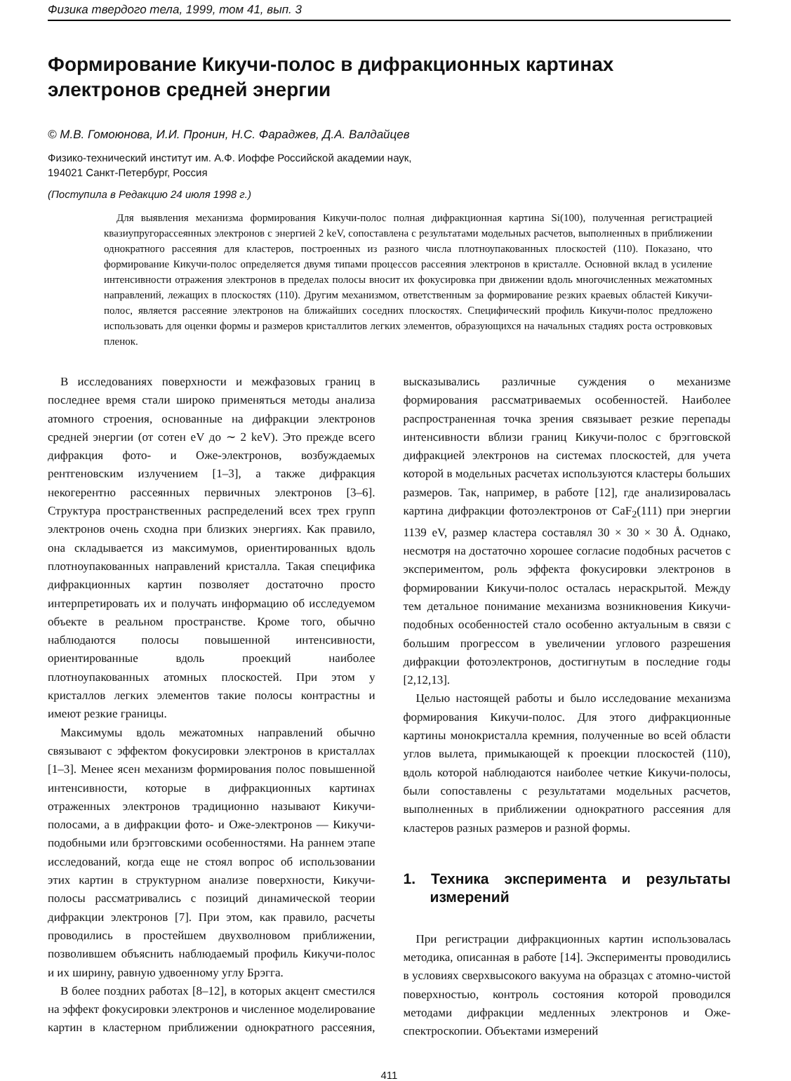Физика твердого тела, 1999, том 41, вып. 3
Формирование Кикучи-полос в дифракционных картинах электронов средней энергии
© М.В. Гомоюнова, И.И. Пронин, Н.С. Фараджев, Д.А. Валдайцев
Физико-технический институт им. А.Ф. Иоффе Российской академии наук,
194021 Санкт-Петербург, Россия
(Поступила в Редакцию 24 июля 1998 г.)
Для выявления механизма формирования Кикучи-полос полная дифракционная картина Si(100), полученная регистрацией квазиупругорассеянных электронов с энергией 2 keV, сопоставлена с результатами модельных расчетов, выполненных в приближении однократного рассеяния для кластеров, построенных из разного числа плотноупакованных плоскостей (110). Показано, что формирование Кикучи-полос определяется двумя типами процессов рассеяния электронов в кристалле. Основной вклад в усиление интенсивности отражения электронов в пределах полосы вносит их фокусировка при движении вдоль многочисленных межатомных направлений, лежащих в плоскостях (110). Другим механизмом, ответственным за формирование резких краевых областей Кикучи-полос, является рассеяние электронов на ближайших соседних плоскостях. Специфический профиль Кикучи-полос предложено использовать для оценки формы и размеров кристаллитов легких элементов, образующихся на начальных стадиях роста островковых пленок.
В исследованиях поверхности и межфазовых границ в последнее время стали широко применяться методы анализа атомного строения, основанные на дифракции электронов средней энергии (от сотен eV до ∼ 2 keV). Это прежде всего дифракция фото- и Оже-электронов, возбуждаемых рентгеновским излучением [1–3], а также дифракция некогерентно рассеянных первичных электронов [3–6]. Структура пространственных распределений всех трех групп электронов очень сходна при близких энергиях. Как правило, она складывается из максимумов, ориентированных вдоль плотноупакованных направлений кристалла. Такая специфика дифракционных картин позволяет достаточно просто интерпретировать их и получать информацию об исследуемом объекте в реальном пространстве. Кроме того, обычно наблюдаются полосы повышенной интенсивности, ориентированные вдоль проекций наиболее плотноупакованных атомных плоскостей. При этом у кристаллов легких элементов такие полосы контрастны и имеют резкие границы.
Максимумы вдоль межатомных направлений обычно связывают с эффектом фокусировки электронов в кристаллах [1–3]. Менее ясен механизм формирования полос повышенной интенсивности, которые в дифракционных картинах отраженных электронов традиционно называют Кикучи-полосами, а в дифракции фото- и Оже-электронов — Кикучи-подобными или брэгговскими особенностями. На раннем этапе исследований, когда еще не стоял вопрос об использовании этих картин в структурном анализе поверхности, Кикучи-полосы рассматривались с позиций динамической теории дифракции электронов [7]. При этом, как правило, расчеты проводились в простейшем двухволновом приближении, позволившем объяснить наблюдаемый профиль Кикучи-полос и их ширину, равную удвоенному углу Брэгга.
В более поздних работах [8–12], в которых акцент сместился на эффект фокусировки электронов и численное моделирование картин в кластерном приближении однократного рассеяния, высказывались различные суждения о механизме формирования рассматриваемых особенностей. Наиболее распространенная точка зрения связывает резкие перепады интенсивности вблизи границ Кикучи-полос с брэгговской дифракцией электронов на системах плоскостей, для учета которой в модельных расчетах используются кластеры больших размеров. Так, например, в работе [12], где анализировалась картина дифракции фотоэлектронов от CaF<sub>2</sub>(111) при энергии 1139 eV, размер кластера составлял 30 × 30 × 30 Å. Однако, несмотря на достаточно хорошее согласие подобных расчетов с экспериментом, роль эффекта фокусировки электронов в формировании Кикучи-полос осталась нераскрытой. Между тем детальное понимание механизма возникновения Кикучи-подобных особенностей стало особенно актуальным в связи с большим прогрессом в увеличении углового разрешения дифракции фотоэлектронов, достигнутым в последние годы [2,12,13].
Целью настоящей работы и было исследование механизма формирования Кикучи-полос. Для этого дифракционные картины монокристалла кремния, полученные во всей области углов вылета, примыкающей к проекции плоскостей (110), вдоль которой наблюдаются наиболее четкие Кикучи-полосы, были сопоставлены с результатами модельных расчетов, выполненных в приближении однократного рассеяния для кластеров разных размеров и разной формы.
1. Техника эксперимента и результаты измерений
При регистрации дифракционных картин использовалась методика, описанная в работе [14]. Эксперименты проводились в условиях сверхвысокого вакуума на образцах с атомно-чистой поверхностью, контроль состояния которой проводился методами дифракции медленных электронов и Оже-спектроскопии. Объектами измерений
411